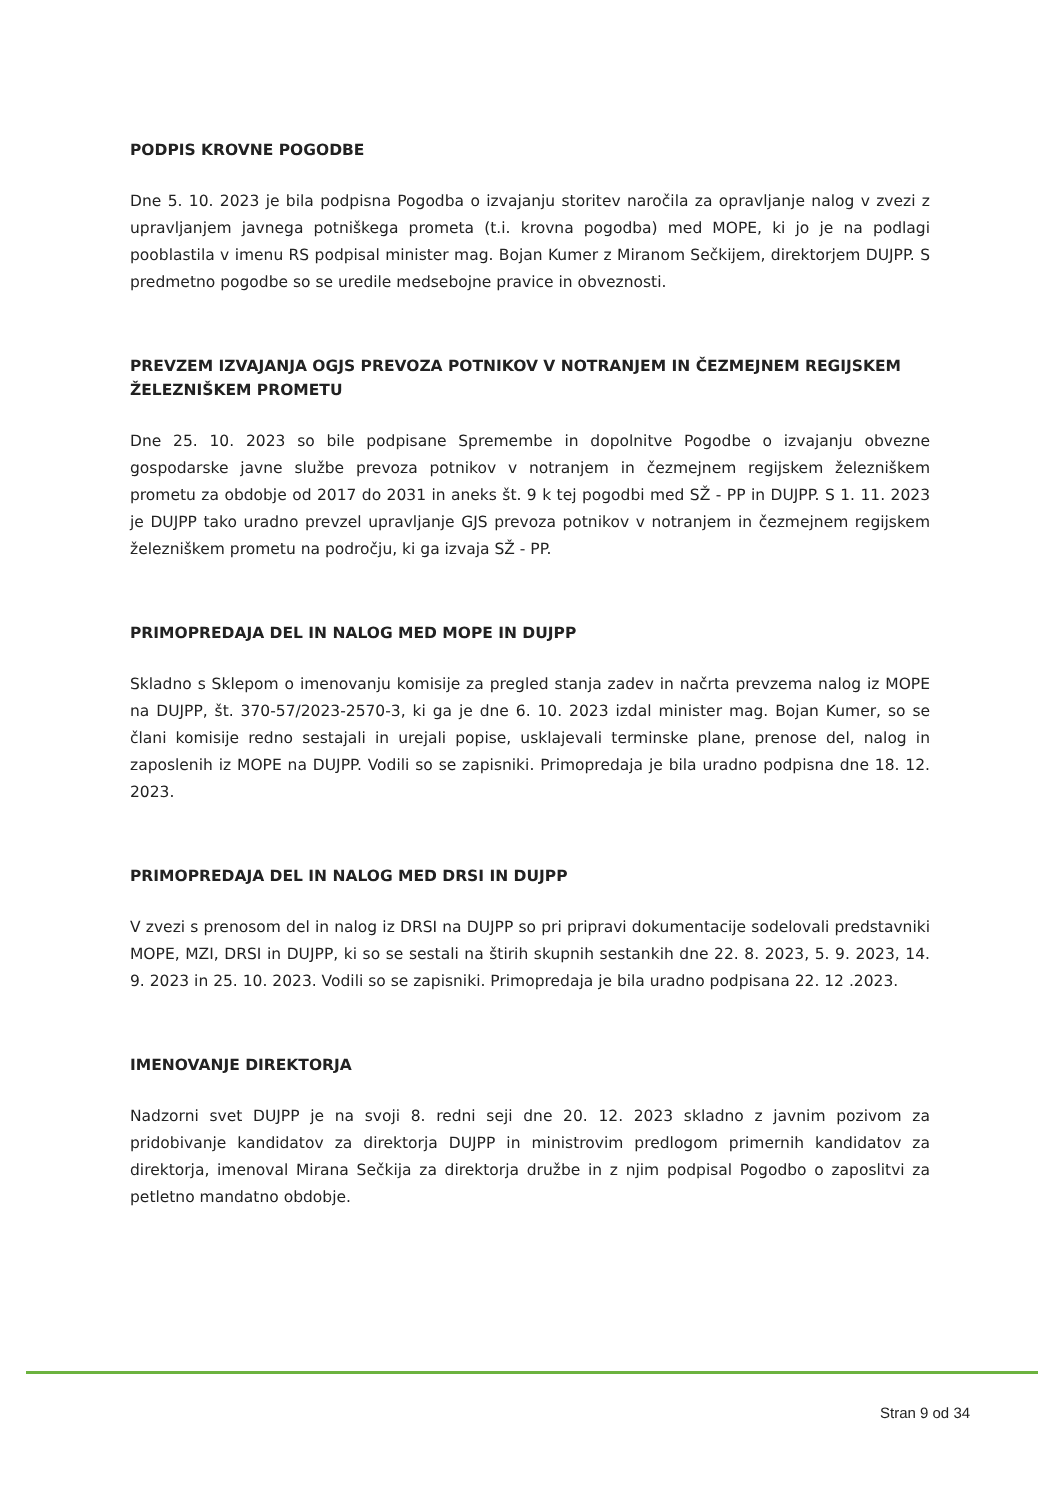PODPIS KROVNE POGODBE
Dne 5. 10. 2023 je bila podpisna Pogodba o izvajanju storitev naročila za opravljanje nalog v zvezi z upravljanjem javnega potniškega prometa (t.i. krovna pogodba) med MOPE, ki jo je na podlagi pooblastila v imenu RS podpisal minister mag. Bojan Kumer z Miranom Sečkijem, direktorjem DUJPP. S predmetno pogodbe so se uredile medsebojne pravice in obveznosti.
PREVZEM IZVAJANJA OGJS PREVOZA POTNIKOV V NOTRANJEM IN ČEZMEJNEM REGIJSKEM ŽELEZNIŠKEM PROMETU
Dne 25. 10. 2023 so bile podpisane Spremembe in dopolnitve Pogodbe o izvajanju obvezne gospodarske javne službe prevoza potnikov v notranjem in čezmejnem regijskem železniškem prometu za obdobje od 2017 do 2031 in aneks št. 9 k tej pogodbi med SŽ - PP in DUJPP. S 1. 11. 2023 je DUJPP tako uradno prevzel upravljanje GJS prevoza potnikov v notranjem in čezmejnem regijskem železniškem prometu na področju, ki ga izvaja SŽ - PP.
PRIMOPREDAJA DEL IN NALOG MED MOPE IN DUJPP
Skladno s Sklepom o imenovanju komisije za pregled stanja zadev in načrta prevzema nalog iz MOPE na DUJPP, št. 370-57/2023-2570-3, ki ga je dne 6. 10. 2023 izdal minister mag. Bojan Kumer, so se člani komisije redno sestajali in urejali popise, usklajevali terminske plane, prenose del, nalog in zaposlenih iz MOPE na DUJPP. Vodili so se zapisniki. Primopredaja je bila uradno podpisna dne 18. 12. 2023.
PRIMOPREDAJA DEL IN NALOG MED DRSI IN DUJPP
V zvezi s prenosom del in nalog iz DRSI na DUJPP so pri pripravi dokumentacije sodelovali predstavniki MOPE, MZI, DRSI in DUJPP, ki so se sestali na štirih skupnih sestankih dne 22. 8. 2023, 5. 9. 2023, 14. 9. 2023 in 25. 10. 2023. Vodili so se zapisniki. Primopredaja je bila uradno podpisana 22. 12 .2023.
IMENOVANJE DIREKTORJA
Nadzorni svet DUJPP je na svoji 8. redni seji dne 20. 12. 2023 skladno z javnim pozivom za pridobivanje kandidatov za direktorja DUJPP in ministrovim predlogom primernih kandidatov za direktorja, imenoval Mirana Sečkija za direktorja družbe in z njim podpisal Pogodbo o zaposlitvi za petletno mandatno obdobje.
Stran 9 od 34